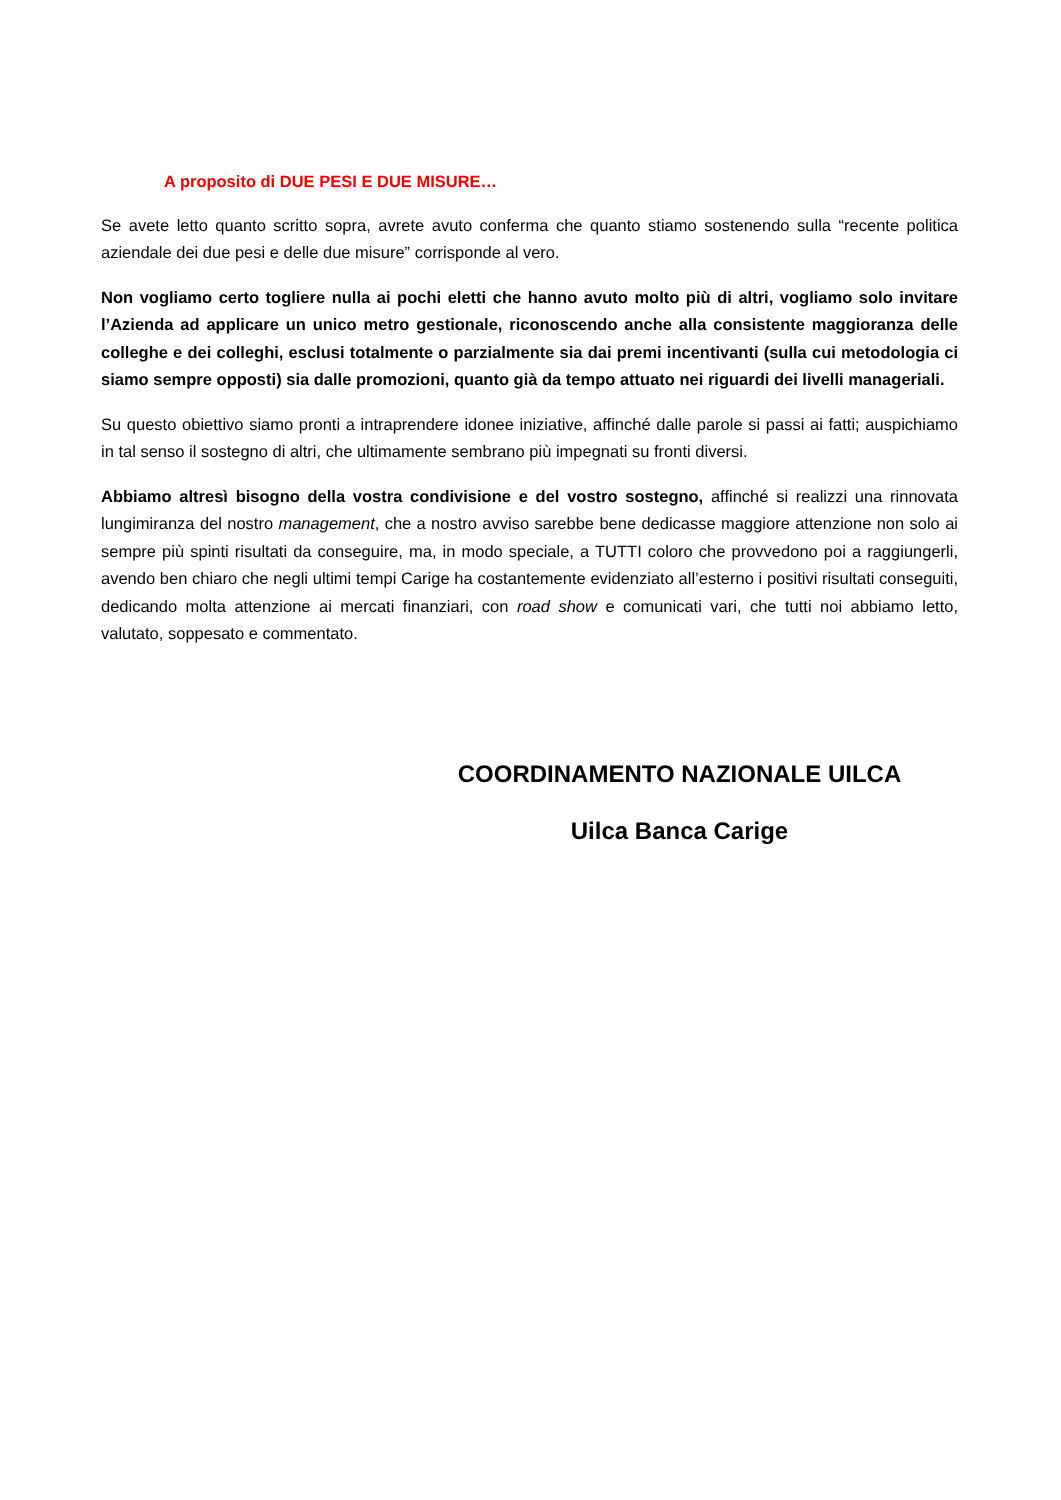A proposito di DUE PESI E DUE MISURE…
Se avete letto quanto scritto sopra, avrete avuto conferma che quanto stiamo sostenendo sulla “recente politica aziendale dei due pesi e delle due misure” corrisponde al vero.
Non vogliamo certo togliere nulla ai pochi eletti che hanno avuto molto più di altri, vogliamo solo invitare l’Azienda ad applicare un unico metro gestionale, riconoscendo anche alla consistente maggioranza delle colleghe e dei colleghi, esclusi totalmente o parzialmente sia dai premi incentivanti (sulla cui metodologia ci siamo sempre opposti) sia dalle promozioni, quanto già da tempo attuato nei riguardi dei livelli manageriali.
Su questo obiettivo siamo pronti a intraprendere idonee iniziative, affinché dalle parole si passi ai fatti; auspichiamo in tal senso il sostegno di altri, che ultimamente sembrano più impegnati su fronti diversi.
Abbiamo altresì bisogno della vostra condivisione e del vostro sostegno, affinché si realizzi una rinnovata lungimiranza del nostro management, che a nostro avviso sarebbe bene dedicasse maggiore attenzione non solo ai sempre più spinti risultati da conseguire, ma, in modo speciale, a TUTTI coloro che provvedono poi a raggiungerli, avendo ben chiaro che negli ultimi tempi Carige ha costantemente evidenziato all’esterno i positivi risultati conseguiti, dedicando molta attenzione ai mercati finanziari, con road show e comunicati vari, che tutti noi abbiamo letto, valutato, soppesato e commentato.
COORDINAMENTO NAZIONALE UILCA
Uilca Banca Carige